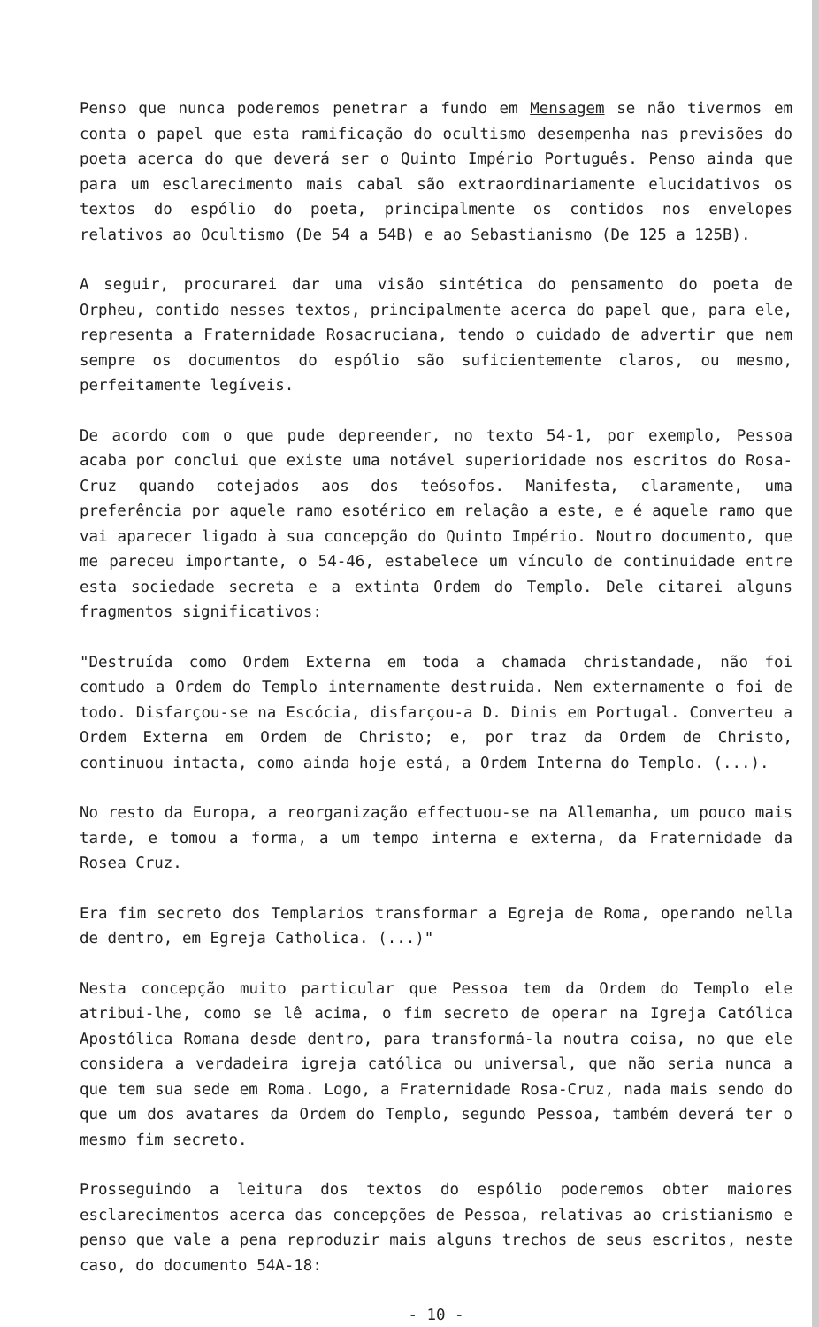Penso que nunca poderemos penetrar a fundo em Mensagem se não tivermos em conta o papel que esta ramificação do ocultismo desempenha nas previsões do poeta acerca do que deverá ser o Quinto Império Português. Penso ainda que para um esclarecimento mais cabal são extraordinariamente elucidativos os textos do espólio do poeta, principalmente os contidos nos envelopes relativos ao Ocultismo (De 54 a 54B) e ao Sebastianismo (De 125 a 125B).
A seguir, procurarei dar uma visão sintética do pensamento do poeta de Orpheu, contido nesses textos, principalmente acerca do papel que, para ele, representa a Fraternidade Rosacruciana, tendo o cuidado de advertir que nem sempre os documentos do espólio são suficientemente claros, ou mesmo, perfeitamente legíveis.
De acordo com o que pude depreender, no texto 54-1, por exemplo, Pessoa acaba por conclui que existe uma notável superioridade nos escritos do Rosa-Cruz quando cotejados aos dos teósofos. Manifesta, claramente, uma preferência por aquele ramo esotérico em relação a este, e é aquele ramo que vai aparecer ligado à sua concepção do Quinto Império. Noutro documento, que me pareceu importante, o 54-46, estabelece um vínculo de continuidade entre esta sociedade secreta e a extinta Ordem do Templo. Dele citarei alguns fragmentos significativos:
"Destruída como Ordem Externa em toda a chamada christandade, não foi comtudo a Ordem do Templo internamente destruida. Nem externamente o foi de todo. Disfarçou-se na Escócia, disfarçou-a D. Dinis em Portugal. Converteu a Ordem Externa em Ordem de Christo; e, por traz da Ordem de Christo, continuou intacta, como ainda hoje está, a Ordem Interna do Templo. (...).
No resto da Europa, a reorganização effectuou-se na Allemanha, um pouco mais tarde, e tomou a forma, a um tempo interna e externa, da Fraternidade da Rosea Cruz.
Era fim secreto dos Templarios transformar a Egreja de Roma, operando nella de dentro, em Egreja Catholica. (...)"
Nesta concepção muito particular que Pessoa tem da Ordem do Templo ele atribui-lhe, como se lê acima, o fim secreto de operar na Igreja Católica Apostólica Romana desde dentro, para transformá-la noutra coisa, no que ele considera a verdadeira igreja católica ou universal, que não seria nunca a que tem sua sede em Roma. Logo, a Fraternidade Rosa-Cruz, nada mais sendo do que um dos avatares da Ordem do Templo, segundo Pessoa, também deverá ter o mesmo fim secreto.
Prosseguindo a leitura dos textos do espólio poderemos obter maiores esclarecimentos acerca das concepções de Pessoa, relativas ao cristianismo e penso que vale a pena reproduzir mais alguns trechos de seus escritos, neste caso, do documento 54A-18:
- 10 -